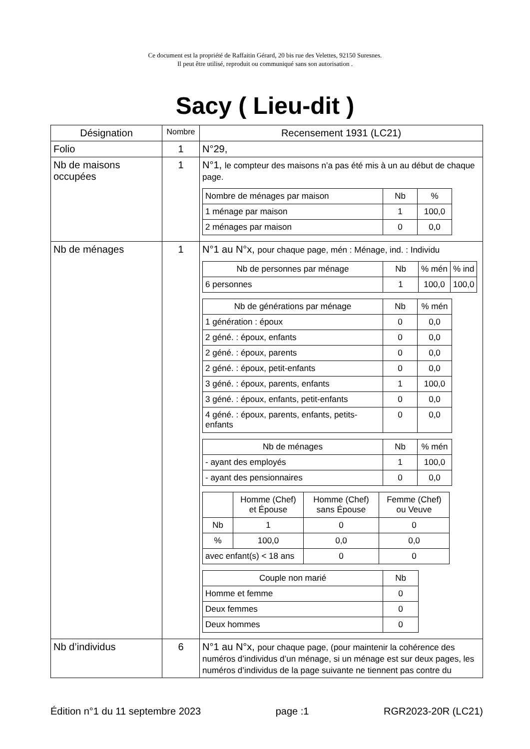Ce document est la propriété de Raffaitin Gérard, 20 bis rue des Velettes, 92150 Suresnes.
Il peut être utilisé, reproduit ou communiqué sans son autorisation .
Sacy ( Lieu-dit )
| Désignation | Nombre | Recensement 1931 (LC21) |
| --- | --- | --- |
| Folio | 1 | N°29, |
| Nb de maisons occupées | 1 | N°1, le compteur des maisons n’a pas été mis à un au début de chaque page. / Nombre de ménages par maison / Nb / % / / 1 ménage par maison / 1 / 100,0 / / 2 ménages par maison / 0 / 0,0 / |
| Nb de ménages | 1 | N°1 au N°x, pour chaque page, mén : Ménage, ind. : Individu / Nb de personnes par ménage / Nb / % mén / % ind / / 6 personnes / 1 / 100,0 / 100,0 / / Nb de générations par ménage / Nb / % mén / / 1 génération : époux / 0 / 0,0 / / 2 géné. : époux, enfants / 0 / 0,0 / / 2 géné. : époux, parents / 0 / 0,0 / / 2 géné. : époux, petit-enfants / 0 / 0,0 / / 3 géné. : époux, parents, enfants / 1 / 100,0 / / 3 géné. : époux, enfants, petit-enfants / 0 / 0,0 / / 4 géné. : époux, parents, enfants, petits-enfants / 0 / 0,0 / / Nb de ménages / Nb / % mén / / - ayant des employés / 1 / 100,0 / / - ayant des pensionnaires / 0 / 0,0 / / / Homme (Chef) et Épouse / Homme (Chef) sans Épouse / Femme (Chef) ou Veuve / / Nb / 1 / 0 / 0 / / % / 100,0 / 0,0 / 0,0 / / avec enfant(s) < 18 ans / / 0 / 0 / / Couple non marié / Nb / / Homme et femme / 0 / / Deux femmes / 0 / / Deux hommes / 0 / |
| Nb d’individus | 6 | N°1 au N°x, pour chaque page, (pour maintenir la cohérence des numéros d’individus d’un ménage, si un ménage est sur deux pages, les numéros d’individus de la page suivante ne tiennent pas contre du |
Édition n°1 du 11 septembre 2023 page :1 RGR2023-20R (LC21)